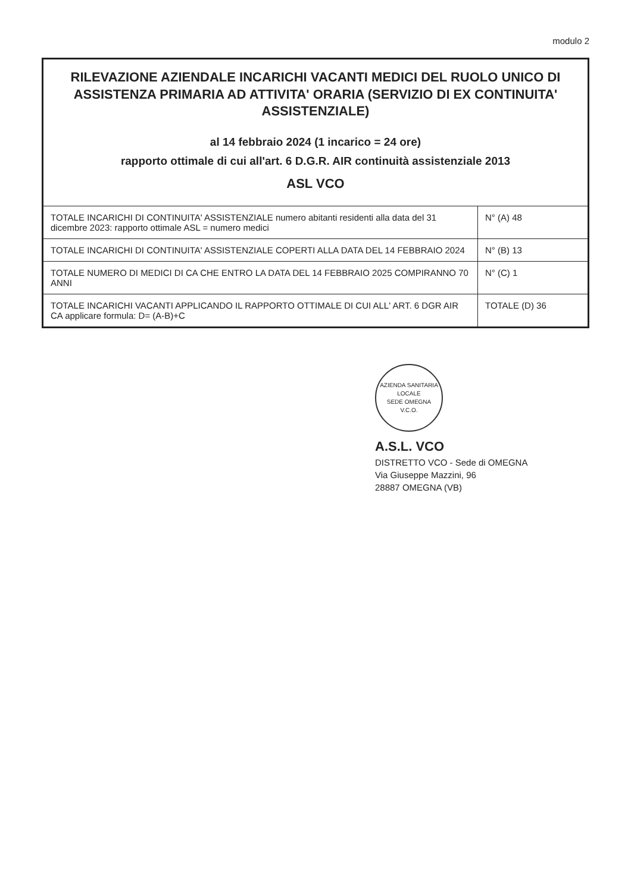modulo 2
| RILEVAZIONE AZIENDALE INCARICHI VACANTI MEDICI DEL RUOLO UNICO DI ASSISTENZA PRIMARIA AD ATTIVITA' ORARIA (SERVIZIO DI EX CONTINUITA' ASSISTENZIALE) al 14 febbraio 2024 (1 incarico = 24 ore) rapporto ottimale di cui all'art. 6 D.G.R. AIR continuità assistenziale 2013 ASL VCO | |
| --- | --- |
| TOTALE INCARICHI DI CONTINUITA' ASSISTENZIALE numero abitanti residenti alla data del 31 dicembre 2023: rapporto ottimale ASL = numero medici | N° (A) 48 |
| TOTALE INCARICHI DI CONTINUITA' ASSISTENZIALE COPERTI ALLA DATA DEL 14 FEBBRAIO 2024 | N° (B) 13 |
| TOTALE NUMERO DI MEDICI DI CA CHE ENTRO LA DATA DEL 14 FEBBRAIO 2025 COMPIRANNO 70 ANNI | N° (C) 1 |
| TOTALE INCARICHI VACANTI APPLICANDO IL RAPPORTO OTTIMALE DI CUI ALL' ART. 6 DGR AIR CA applicare formula: D= (A-B)+C | TOTALE (D) 36 |
AZIENDA SANITARIA LOCALE
SEDE OMEGNA
V.C.O.
A.S.L. VCO
DISTRETTO VCO - Sede di OMEGNA
Via Giuseppe Mazzini, 96
28887 OMEGNA (VB)